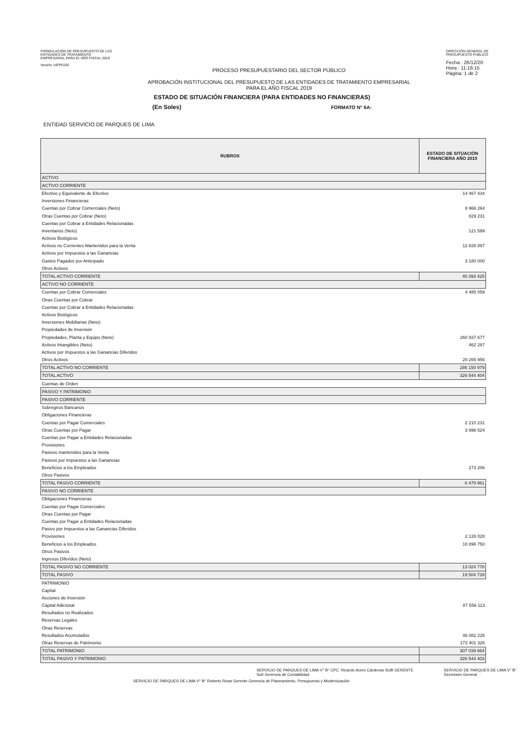FORMULACIÓN DE PRESUPUESTO DE LAS
ENTIDADES DE TRATAMIENTO
EMPRESARIAL PARA EL AÑO FISCAL 2019
Versión 14FP0100
PROCESO PRESUPUESTARIO DEL SECTOR PÚBLICO
APROBACIÓN INSTITUCIONAL DEL PRESUPUESTO DE LAS ENTIDADES DE TRATAMIENTO EMPRESARIAL
PARA EL AÑO FISCAL 2019
DIRECCIÓN GENERAL DE
PRESUPUESTO PÚBLICO
Fecha : 26/12/20
Hora : 11:16:15
Página: 1 de 2
ESTADO DE SITUACIÓN FINANCIERA (PARA ENTIDADES NO FINANCIERAS)
(En Soles) FORMATO N° 6A-
ENTIDAD SERVICIO DE PARQUES DE LIMA
| RUBROS | ESTADO DE SITUACIÓN FINANCIERA AÑO 2019 |
| --- | --- |
| ACTIVO | |
| ACTIVO CORRIENTE | |
| Efectivo y Equivalente de Efectivo | 14 467 434 |
| Inversiones Financieras | |
| Cuentas por Cobrar Comerciales (Neto) | 8 966 264 |
| Otras Cuentas por Cobrar (Neto) | 829 231 |
| Cuentas por Cobrar a Entidades Relacionadas | |
| Inventarios (Neto) | 121 599 |
| Activos Biológicos | |
| Activos no Corrientes Mantenidos para la Venta | 12 828 897 |
| Activos por Impuestos a las Ganancias | |
| Gastos Pagados por Anticipado | 3 180 000 |
| Otros Activos | |
| TOTAL ACTIVO CORRIENTE | 40 393 425 |
| ACTIVO NO CORRIENTE | |
| Cuentas por Cobrar Comerciales | 4 485 059 |
| Otras Cuentas por Cobrar | |
| Cuentas por Cobrar a Entidades Relacionadas | |
| Activos Biológicos | |
| Inversiones Mobiliarias (Neto) | |
| Propiedades de Inversión | |
| Propiedades, Planta y Equipo (Neto) | 260 937 677 |
| Activos Intangibles (Neto) | 462 287 |
| Activos por Impuestos a las Ganancias Diferidos | |
| Otros Activos | 20 265 956 |
| TOTAL ACTIVO NO CORRIENTE | 286 150 979 |
| TOTAL ACTIVO | 326 544 404 |
| Cuentas de Orden | |
| PASIVO Y PATRIMONIO | |
| PASIVO CORRIENTE | |
| Sobregiros Bancarios | |
| Obligaciones Financieras | |
| Cuentas por Pagar Comerciales | 2 210 231 |
| Otras Cuentas por Pagar | 3 996 524 |
| Cuentas por Pagar a Entidades Relacionadas | |
| Provisiones | |
| Pasivos mantenidos para la Venta | |
| Pasivos por Impuestos a las Ganancias | |
| Beneficios a los Empleados | 273 206 |
| Otros Pasivos | |
| TOTAL PASIVO CORRIENTE | 6 479 961 |
| PASIVO NO CORRIENTE | |
| Obligaciones Financieras | |
| Cuentas por Pagar Comerciales | |
| Otras Cuentas por Pagar | |
| Cuentas por Pagar a Entidades Relacionadas | |
| Pasivo por Impuestos a las Ganancias Diferidos | |
| Provisiones | 2 128 028 |
| Beneficios a los Empleados | 10 896 750 |
| Otros Pasivos | |
| Ingresos Diferidos (Neto) | |
| TOTAL PASIVO NO CORRIENTE | 13 024 778 |
| TOTAL PASIVO | 19 504 739 |
| PATRIMONIO | |
| Capital | |
| Acciones de Inversión | |
| Capital Adicional | 87 556 113 |
| Resultados no Realizados | |
| Reservas Legales | |
| Otras Reservas | |
| Resultados Acumulados | 46 082 225 |
| Otras Reservas de Patrimonio | 173 401 326 |
| TOTAL PATRIMONIO | 307 039 664 |
| TOTAL PASIVO Y PATRIMONIO | 326 544 403 |
SERVICIO DE PARQUES DE LIMA V° B° CPC. Ricardo Acero Cárdenas SUB GERENTE Sub Gerencia de Contabilidad
SERVICIO DE PARQUES DE LIMA V° B° Secretario General
SERVICIO DE PARQUES DE LIMA V° B° Roberto Rivas Gerente Gerencia de Planeamiento, Presupuesto y Modernización